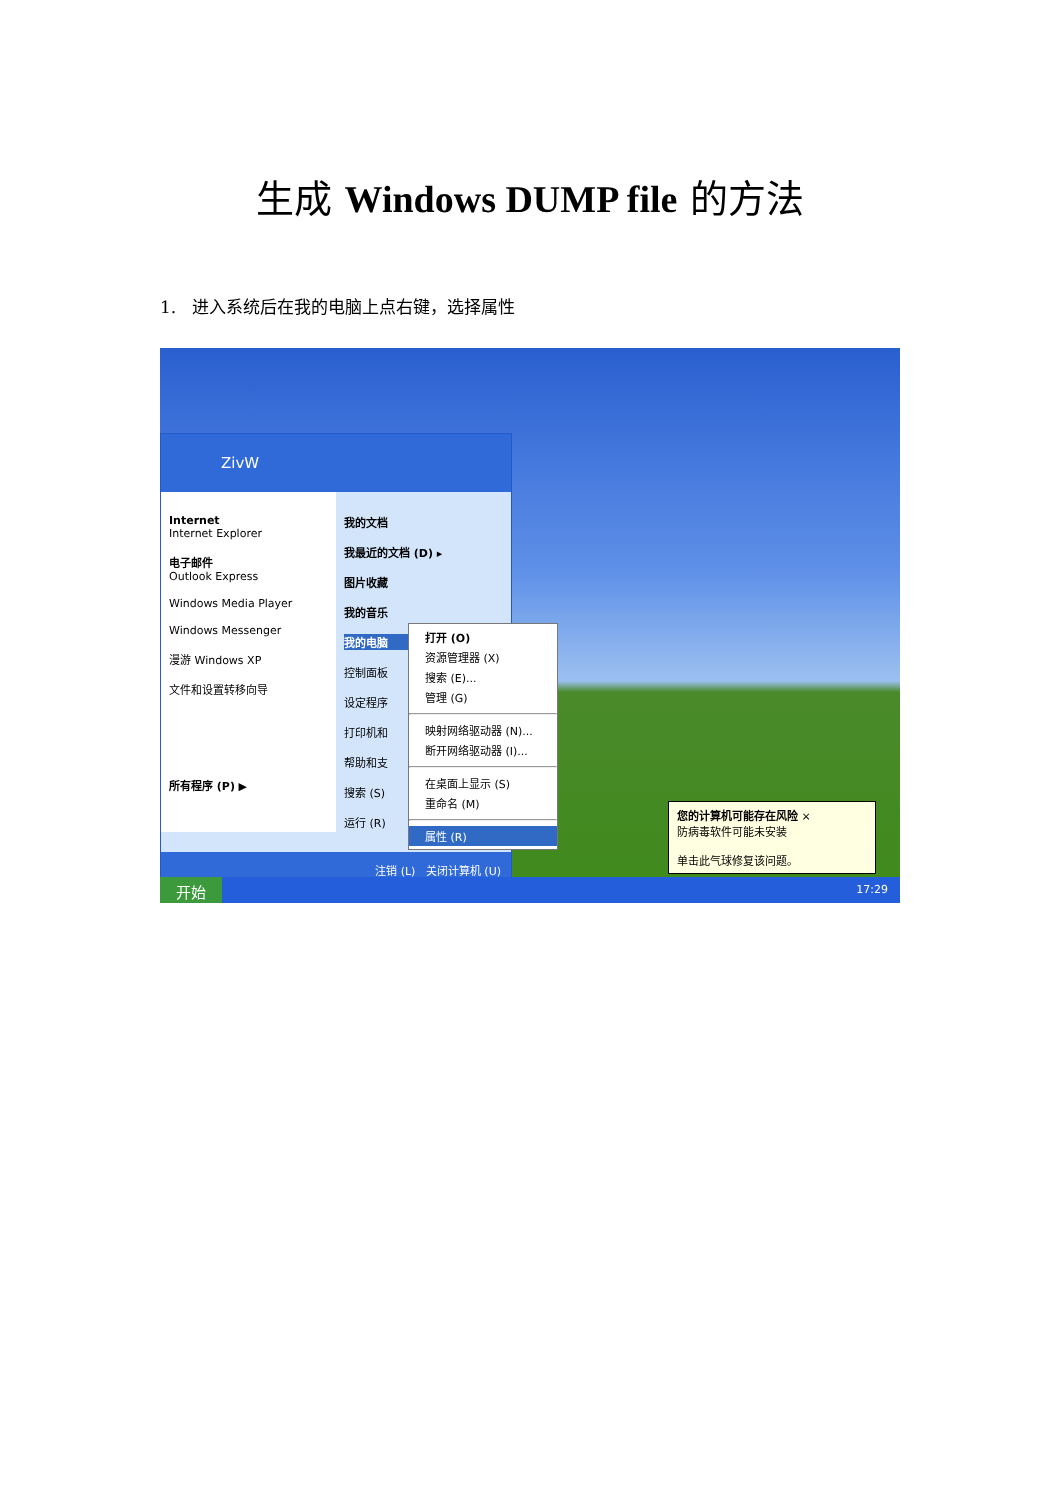生成 Windows DUMP file 的方法
1. 进入系统后在我的电脑上点右键，选择属性
ZivW
Internet
Internet Explorer
电子邮件
Outlook Express
Windows Media Player
Windows Messenger
漫游 Windows XP
文件和设置转移向导
所有程序 (P) ▶
我的文档
我最近的文档 (D) ▸
图片收藏
我的音乐
我的电脑
控制面板
设定程序
打印机和
帮助和支
搜索 (S)
运行 (R)
注销 (L) 关闭计算机 (U)
打开 (O)
资源管理器 (X)
搜索 (E)...
管理 (G)
映射网络驱动器 (N)...
断开网络驱动器 (I)...
在桌面上显示 (S)
重命名 (M)
属性 (R)
您的计算机可能存在风险 ×
防病毒软件可能未安装
单击此气球修复该问题。
开始 17:29